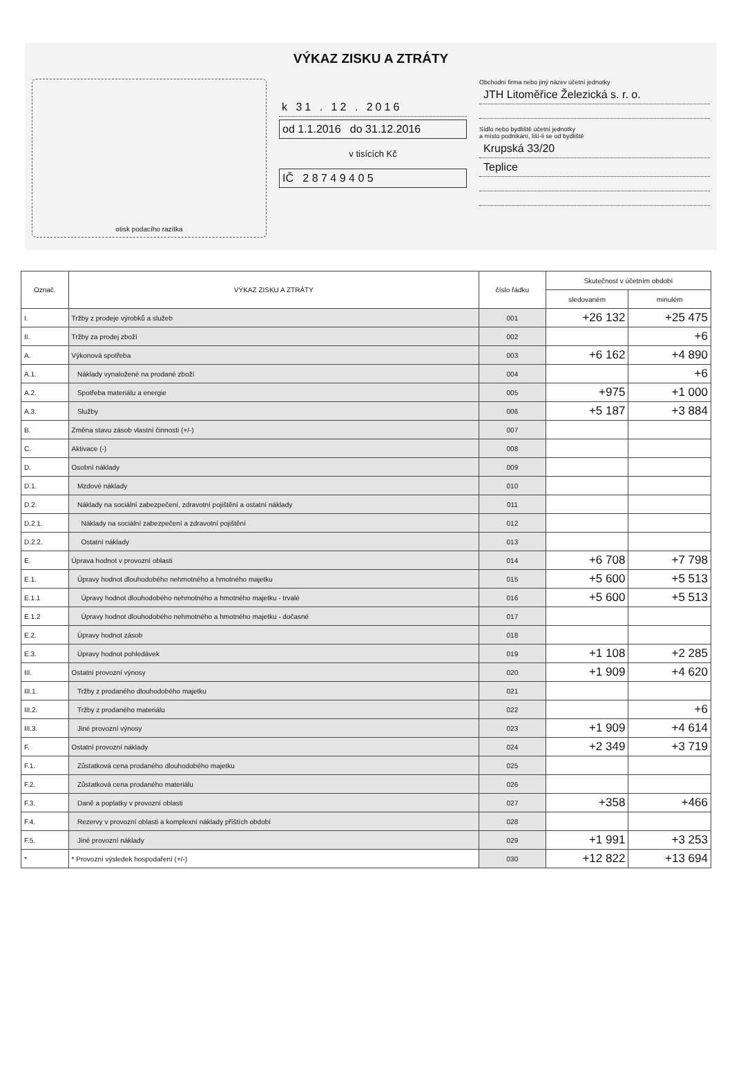VÝKAZ ZISKU A ZTRÁTY
otisk podacího razítka
k 31 . 12 . 2016
od 1.1.2016 do 31.12.2016
v tisících Kč
IČ 2 8 7 4 9 4 0 5
Obchodní firma nebo jiný název účetní jednotky
JTH Litoměřice Železická s. r. o.
Sídlo nebo bydliště účetní jednotky
a místo podnikání, liší-li se od bydliště
Krupská 33/20
Teplice
| Označ. | VÝKAZ ZISKU A ZTRÁTY | číslo řádku | Skutečnost v účetním období | |
| --- | --- | --- | --- | --- |
| | | | sledovaném | minulém |
| I. | Tržby z prodeje výrobků a služeb | 001 | +26 132 | +25 475 |
| II. | Tržby za prodej zboží | 002 | | +6 |
| A. | Výkonová spotřeba | 003 | +6 162 | +4 890 |
| A.1. | Náklady vynaložené na prodané zboží | 004 | | +6 |
| A.2. | Spotřeba materiálu a energie | 005 | +975 | +1 000 |
| A.3. | Služby | 006 | +5 187 | +3 884 |
| B. | Změna stavu zásob vlastní činnosti (+/-) | 007 | | |
| C. | Aktivace (-) | 008 | | |
| D. | Osobní náklady | 009 | | |
| D.1. | Mzdové náklady | 010 | | |
| D.2. | Náklady na sociální zabezpečení, zdravotní pojištění a ostatní náklady | 011 | | |
| D.2.1. | Náklady na sociální zabezpečení a zdravotní pojištění | 012 | | |
| D.2.2. | Ostatní náklady | 013 | | |
| E. | Úprava hodnot v provozní oblasti | 014 | +6 708 | +7 798 |
| E.1. | Úpravy hodnot dlouhodobého nehmotného a hmotného majetku | 015 | +5 600 | +5 513 |
| E.1.1 | Úpravy hodnot dlouhodobého nehmotného a hmotného majetku - trvalé | 016 | +5 600 | +5 513 |
| E.1.2 | Úpravy hodnot dlouhodobého nehmotného a hmotného majetku - dočasné | 017 | | |
| E.2. | Úpravy hodnot zásob | 018 | | |
| E.3. | Úpravy hodnot pohledávek | 019 | +1 108 | +2 285 |
| III. | Ostatní provozní výnosy | 020 | +1 909 | +4 620 |
| III.1. | Tržby z prodaného dlouhodobého majetku | 021 | | |
| III.2. | Tržby z prodaného materiálu | 022 | | +6 |
| III.3. | Jiné provozní výnosy | 023 | +1 909 | +4 614 |
| F. | Ostatní provozní náklady | 024 | +2 349 | +3 719 |
| F.1. | Zůstatková cena prodaného dlouhodobého majetku | 025 | | |
| F.2. | Zůstatková cena prodaného materiálu | 026 | | |
| F.3. | Daně a poplatky v provozní oblasti | 027 | +358 | +466 |
| F.4. | Rezervy v provozní oblasti a komplexní náklady příštích období | 028 | | |
| F.5. | Jiné provozní náklady | 029 | +1 991 | +3 253 |
| * | * Provozní výsledek hospodaření (+/-) | 030 | +12 822 | +13 694 |